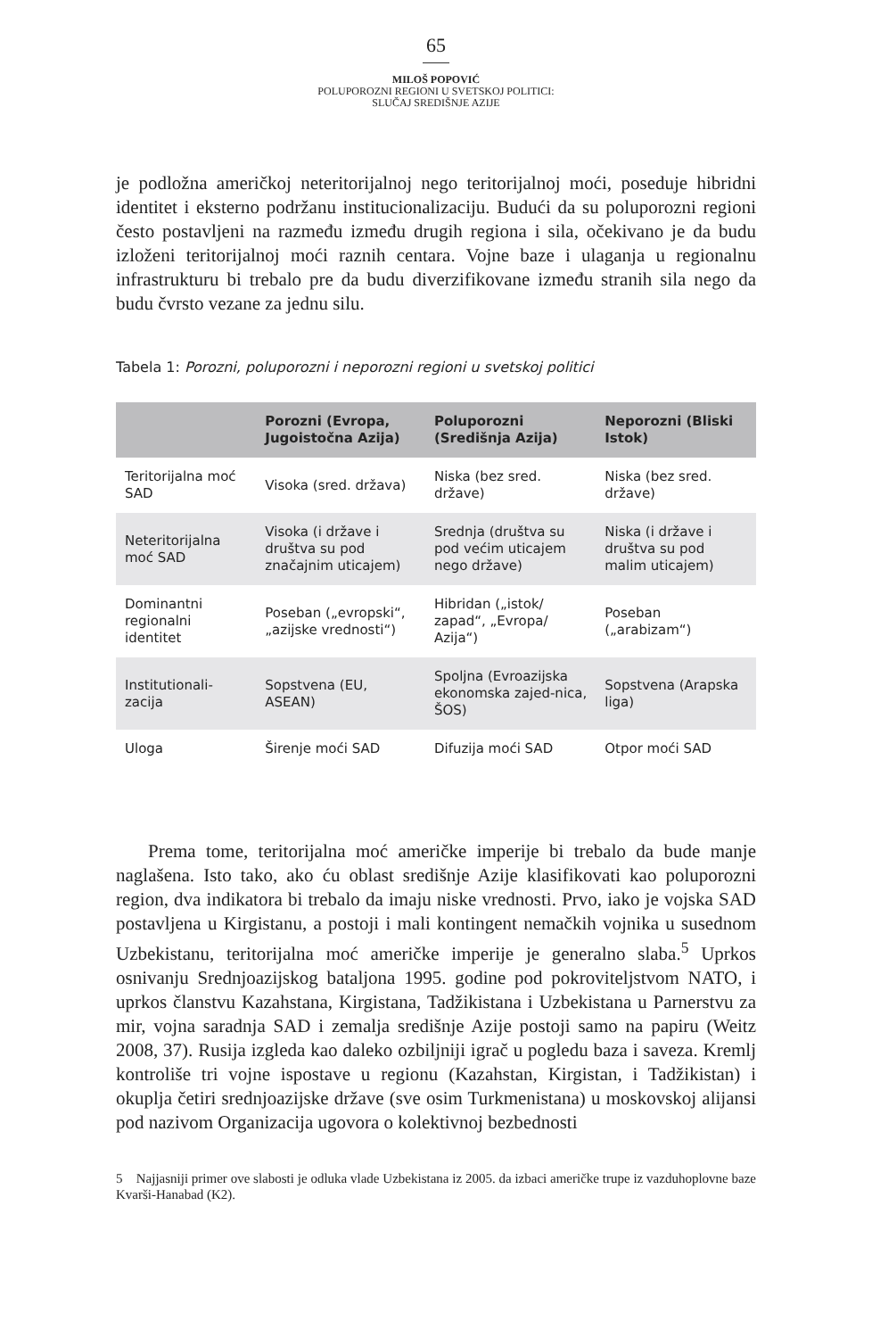65
MILOŠ POPOVIĆ
POLUPOROZNI REGIONI U SVETSKOJ POLITICI:
SLUČAJ SREDIŠNJE AZIJE
je podložna američkoj neteritorijalnoj nego teritorijalnoj moći, poseduje hibridni identitet i eksterno podržanu institucionalizaciju. Budući da su poluporozni regioni često postavljeni na razmeđu između drugih regiona i sila, očekivano je da budu izloženi teritorijalnoj moći raznih centara. Vojne baze i ulaganja u regionalnu infrastrukturu bi trebalo pre da budu diverzifikovane između stranih sila nego da budu čvrsto vezane za jednu silu.
Tabela 1: Porozni, poluporozni i neporozni regioni u svetskoj politici
| | Porozni (Evropa, Jugoistočna Azija) | Poluporozni (Središnja Azija) | Neporozni (Bliski Istok) |
| --- | --- | --- | --- |
| Teritorijalna moć SAD | Visoka (sred. država) | Niska (bez sred. države) | Niska (bez sred. države) |
| Neteritorijalna moć SAD | Visoka (i države i društva su pod značajnim uticajem) | Srednja (društva su pod većim uticajem nego države) | Niska (i države i društva su pod malim uticajem) |
| Dominantni regionalni identitet | Poseban („evropski“, „azijske vrednosti“) | Hibridan („istok/ zapad“, „Evropa/ Azija“) | Poseban („arabizam“) |
| Institutionali-zacija | Sopstvena (EU, ASEAN) | Spoljna (Evroazijska ekonomska zajed-nica, ŠOS) | Sopstvena (Arapska liga) |
| Uloga | Širenje moći SAD | Difuzija moći SAD | Otpor moći SAD |
Prema tome, teritorijalna moć američke imperije bi trebalo da bude manje naglašena. Isto tako, ako ću oblast središnje Azije klasifikovati kao poluporozni region, dva indikatora bi trebalo da imaju niske vrednosti. Prvo, iako je vojska SAD postavljena u Kirgistanu, a postoji i mali kontingent nemačkih vojnika u susednom Uzbekistanu, teritorijalna moć američke imperije je generalno slaba.<sup>5</sup> Uprkos osnivanju Srednjoazijskog bataljona 1995. godine pod pokroviteljstvom NATO, i uprkos članstvu Kazahstana, Kirgistana, Tadžikistana i Uzbekistana u Parnerstvu za mir, vojna saradnja SAD i zemalja središnje Azije postoji samo na papiru (Weitz 2008, 37). Rusija izgleda kao daleko ozbiljniji igrač u pogledu baza i saveza. Kremlj kontroliše tri vojne ispostave u regionu (Kazahstan, Kirgistan, i Tadžikistan) i okuplja četiri srednjoazijske države (sve osim Turkmenistana) u moskovskoj alijansi pod nazivom Organizacija ugovora o kolektivnoj bezbednosti
5 Najjasniji primer ove slabosti je odluka vlade Uzbekistana iz 2005. da izbaci američke trupe iz vazduhoplovne baze Kvarši-Hanabad (K2).